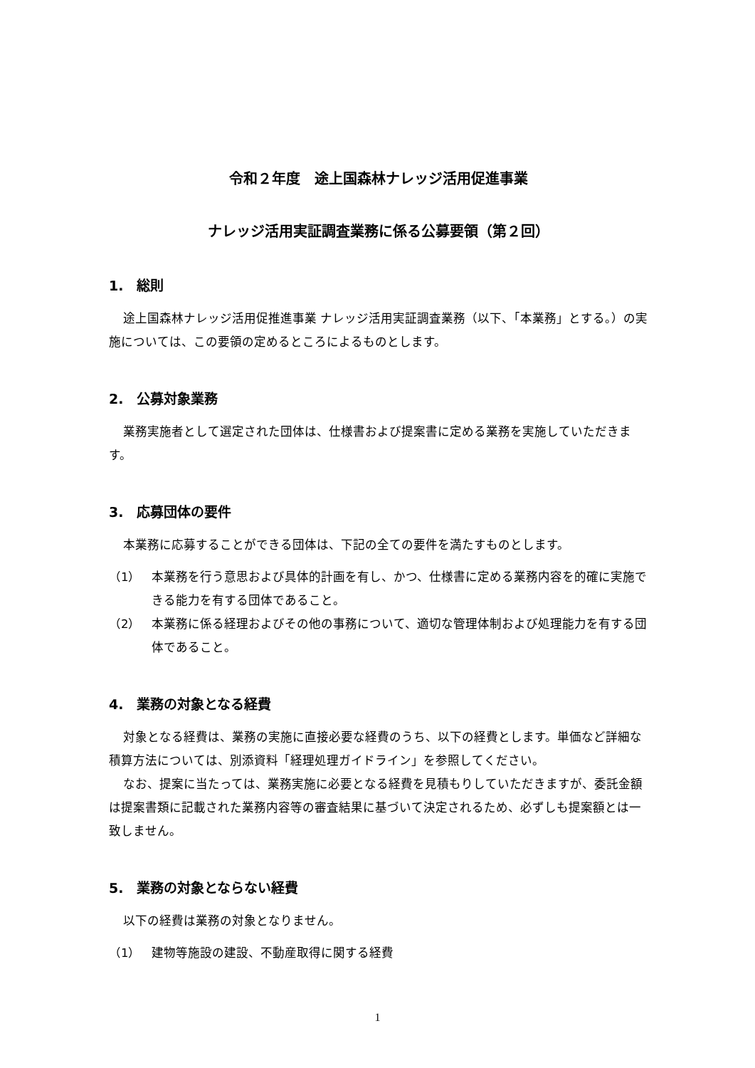令和２年度　途上国森林ナレッジ活用促進事業
ナレッジ活用実証調査業務に係る公募要領（第２回）
1.　総則
途上国森林ナレッジ活用促推進事業 ナレッジ活用実証調査業務（以下、「本業務」とする。）の実施については、この要領の定めるところによるものとします。
2.　公募対象業務
業務実施者として選定された団体は、仕様書および提案書に定める業務を実施していただきます。
3.　応募団体の要件
本業務に応募することができる団体は、下記の全ての要件を満たすものとします。
（1） 本業務を行う意思および具体的計画を有し、かつ、仕様書に定める業務内容を的確に実施できる能力を有する団体であること。
（2） 本業務に係る経理およびその他の事務について、適切な管理体制および処理能力を有する団体であること。
4.　業務の対象となる経費
対象となる経費は、業務の実施に直接必要な経費のうち、以下の経費とします。単価など詳細な積算方法については、別添資料「経理処理ガイドライン」を参照してください。
なお、提案に当たっては、業務実施に必要となる経費を見積もりしていただきますが、委託金額は提案書類に記載された業務内容等の審査結果に基づいて決定されるため、必ずしも提案額とは一致しません。
5.　業務の対象とならない経費
以下の経費は業務の対象となりません。
（1） 建物等施設の建設、不動産取得に関する経費
1